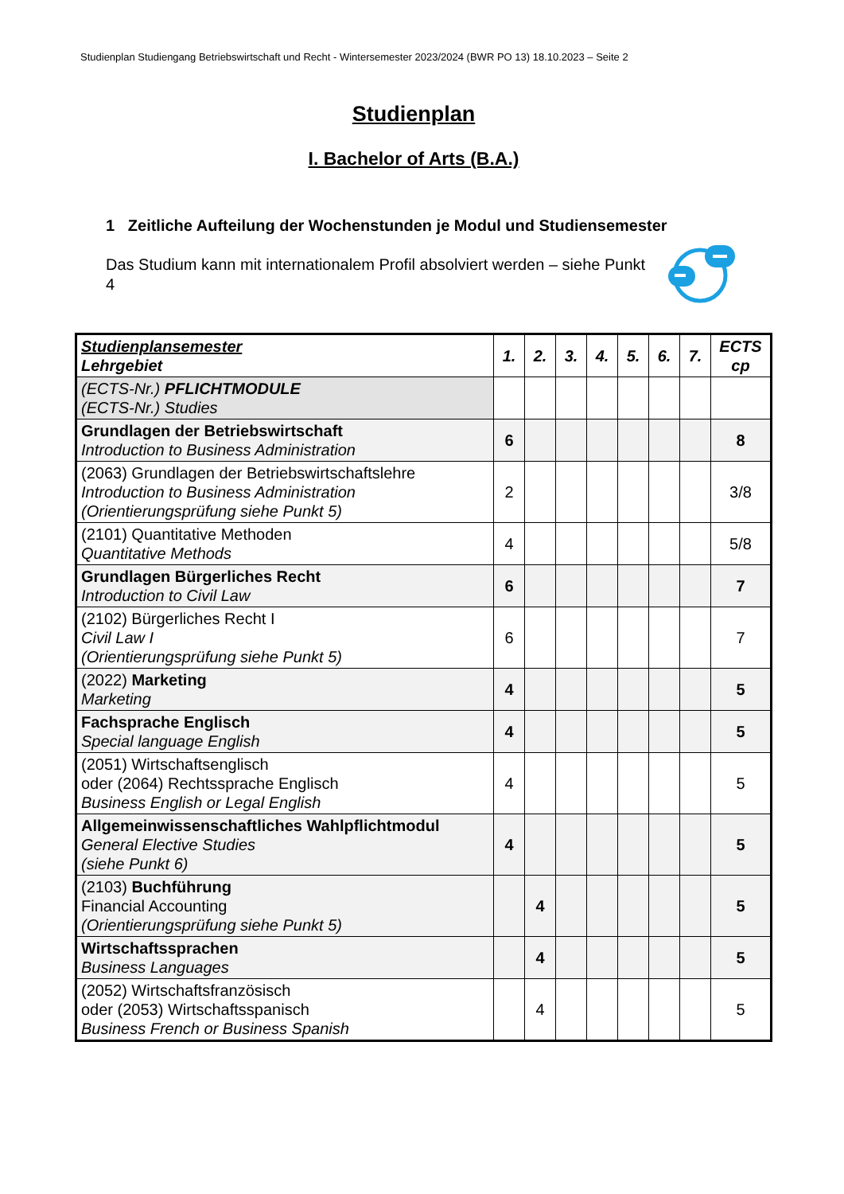Studienplan Studiengang Betriebswirtschaft und Recht - Wintersemester 2023/2024 (BWR PO 13) 18.10.2023 – Seite 2
Studienplan
I. Bachelor of Arts (B.A.)
1 Zeitliche Aufteilung der Wochenstunden je Modul und Studiensemester
Das Studium kann mit internationalem Profil absolviert werden – siehe Punkt 4
| Studienplansemester Lehrgebiet | 1. | 2. | 3. | 4. | 5. | 6. | 7. | ECTS cp |
| --- | --- | --- | --- | --- | --- | --- | --- | --- |
| (ECTS-Nr.) PFLICHTMODULE (ECTS-Nr.) Studies | | | | | | | | |
| Grundlagen der Betriebswirtschaft Introduction to Business Administration | 6 | | | | | | | 8 |
| (2063) Grundlagen der Betriebswirtschaftslehre Introduction to Business Administration (Orientierungsprüfung siehe Punkt 5) | 2 | | | | | | | 3/8 |
| (2101) Quantitative Methoden Quantitative Methods | 4 | | | | | | | 5/8 |
| Grundlagen Bürgerliches Recht Introduction to Civil Law | 6 | | | | | | | 7 |
| (2102) Bürgerliches Recht I Civil Law I (Orientierungsprüfung siehe Punkt 5) | 6 | | | | | | | 7 |
| (2022) Marketing Marketing | 4 | | | | | | | 5 |
| Fachsprache Englisch Special language English | 4 | | | | | | | 5 |
| (2051) Wirtschaftsenglisch oder (2064) Rechtssprache Englisch Business English or Legal English | 4 | | | | | | | 5 |
| Allgemeinwissenschaftliches Wahlpflichtmodul General Elective Studies (siehe Punkt 6) | 4 | | | | | | | 5 |
| (2103) Buchführung Financial Accounting (Orientierungsprüfung siehe Punkt 5) | | 4 | | | | | | 5 |
| Wirtschaftssprachen Business Languages | | 4 | | | | | | 5 |
| (2052) Wirtschaftsfranzösisch oder (2053) Wirtschaftsspanisch Business French or Business Spanish | | 4 | | | | | | 5 |